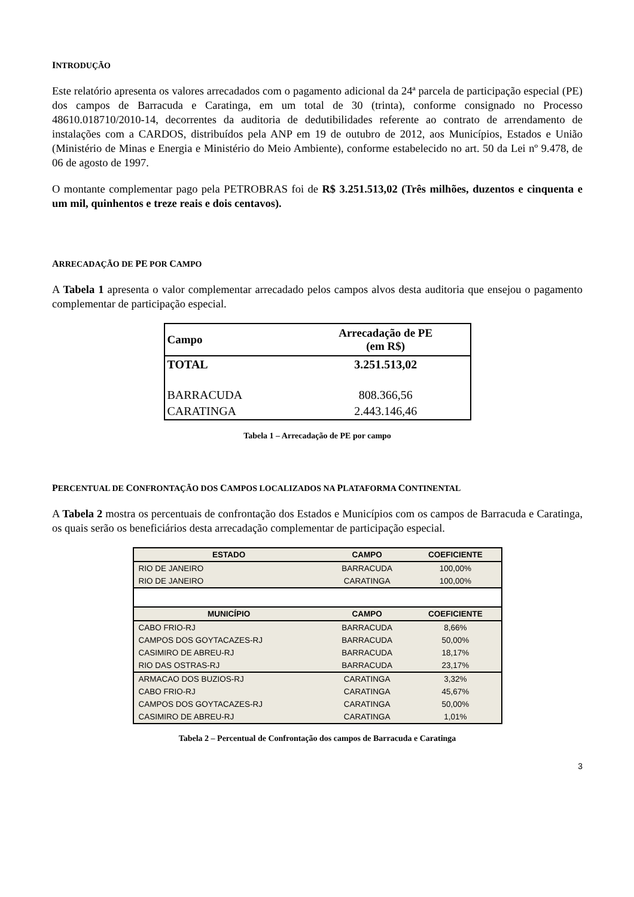INTRODUÇÃO
Este relatório apresenta os valores arrecadados com o pagamento adicional da 24ª parcela de participação especial (PE) dos campos de Barracuda e Caratinga, em um total de 30 (trinta), conforme consignado no Processo 48610.018710/2010-14, decorrentes da auditoria de dedutibilidades referente ao contrato de arrendamento de instalações com a CARDOS, distribuídos pela ANP em 19 de outubro de 2012, aos Municípios, Estados e União (Ministério de Minas e Energia e Ministério do Meio Ambiente), conforme estabelecido no art. 50 da Lei nº 9.478, de 06 de agosto de 1997.
O montante complementar pago pela PETROBRAS foi de R$ 3.251.513,02 (Três milhões, duzentos e cinquenta e um mil, quinhentos e treze reais e dois centavos).
ARRECADAÇÃO DE PE POR CAMPO
A Tabela 1 apresenta o valor complementar arrecadado pelos campos alvos desta auditoria que ensejou o pagamento complementar de participação especial.
| Campo | Arrecadação de PE (em R$) |
| --- | --- |
| TOTAL | 3.251.513,02 |
| BARRACUDA | 808.366,56 |
| CARATINGA | 2.443.146,46 |
Tabela 1 – Arrecadação de PE por campo
PERCENTUAL DE CONFRONTAÇÃO DOS CAMPOS LOCALIZADOS NA PLATAFORMA CONTINENTAL
A Tabela 2 mostra os percentuais de confrontação dos Estados e Municípios com os campos de Barracuda e Caratinga, os quais serão os beneficiários desta arrecadação complementar de participação especial.
| ESTADO | CAMPO | COEFICIENTE |
| --- | --- | --- |
| RIO DE JANEIRO | BARRACUDA | 100,00% |
| RIO DE JANEIRO | CARATINGA | 100,00% |
| MUNICÍPIO | CAMPO | COEFICIENTE |
| CABO FRIO-RJ | BARRACUDA | 8,66% |
| CAMPOS DOS GOYTACAZES-RJ | BARRACUDA | 50,00% |
| CASIMIRO DE ABREU-RJ | BARRACUDA | 18,17% |
| RIO DAS OSTRAS-RJ | BARRACUDA | 23,17% |
| ARMACAO DOS BUZIOS-RJ | CARATINGA | 3,32% |
| CABO FRIO-RJ | CARATINGA | 45,67% |
| CAMPOS DOS GOYTACAZES-RJ | CARATINGA | 50,00% |
| CASIMIRO DE ABREU-RJ | CARATINGA | 1,01% |
Tabela 2 – Percentual de Confrontação dos campos de Barracuda e Caratinga
3